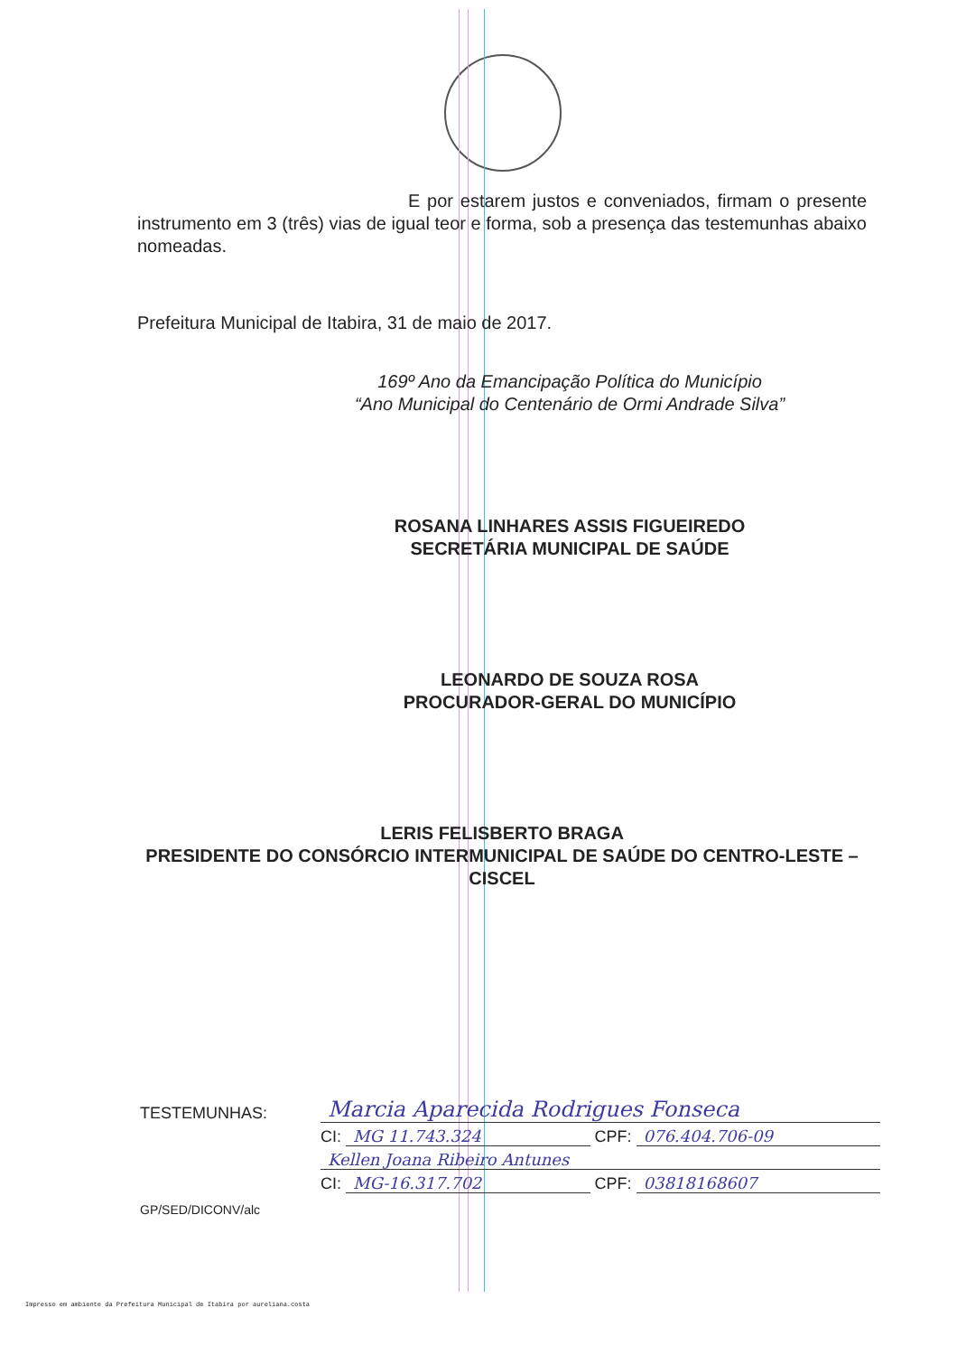E por estarem justos e conveniados, firmam o presente instrumento em 3 (três) vias de igual teor e forma, sob a presença das testemunhas abaixo nomeadas.
Prefeitura Municipal de Itabira, 31 de maio de 2017.
169º Ano da Emancipação Política do Município
“Ano Municipal do Centenário de Ormi Andrade Silva”
ROSANA LINHARES ASSIS FIGUEIREDO
SECRETÁRIA MUNICIPAL DE SAÚDE
LEONARDO DE SOUZA ROSA
PROCURADOR-GERAL DO MUNICÍPIO
LERIS FELISBERTO BRAGA
PRESIDENTE DO CONSÓRCIO INTERMUNICIPAL DE SAÚDE DO CENTRO-LESTE – CISCEL
TESTEMUNHAS: Marcia Aparecida Rodrigues Fonseca
CI: MG 11.743.324 CPF: 076.404.706-09
Kellen Joana Ribeiro Antunes
CI: MG-16.317.702 CPF: 03818168607
GP/SED/DICONV/alc
Impresso em ambiente da Prefeitura Municipal de Itabira por aureliana.costa